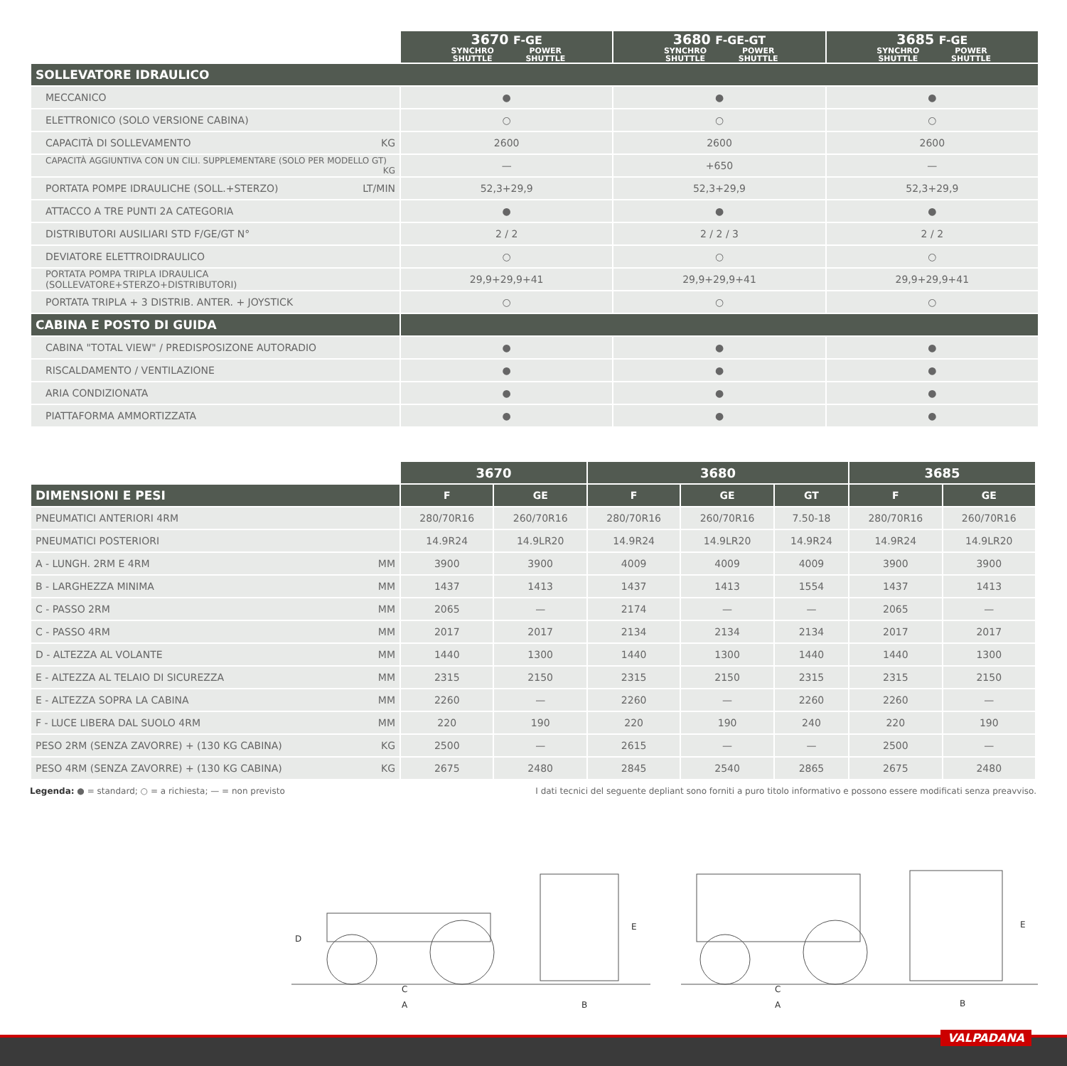| | 3670 F-GE SYNCHRO SHUTTLE POWER SHUTTLE | 3680 F-GE-GT SYNCHRO SHUTTLE POWER SHUTTLE | 3685 F-GE SYNCHRO SHUTTLE POWER SHUTTLE |
| SOLLEVATORE IDRAULICO | | | |
| MECCANICO | ● | ● | ● |
| ELETTRONICO (SOLO VERSIONE CABINA) | ○ | ○ | ○ |
| CAPACITÀ DI SOLLEVAMENTO KG | 2600 | 2600 | 2600 |
| CAPACITÀ AGGIUNTIVA CON UN CILI. SUPPLEMENTARE (SOLO PER MODELLO GT) KG | — | +650 | — |
| PORTATA POMPE IDRAULICHE (SOLL.+STERZO) LT/MIN | 52,3+29,9 | 52,3+29,9 | 52,3+29,9 |
| ATTACCO A TRE PUNTI 2A CATEGORIA | ● | ● | ● |
| DISTRIBUTORI AUSILIARI STD F/GE/GT N° | 2 / 2 | 2 / 2 / 3 | 2 / 2 |
| DEVIATORE ELETTROIDRAULICO | ○ | ○ | ○ |
| PORTATA POMPA TRIPLA IDRAULICA (SOLLEVATORE+STERZO+DISTRIBUTORI) | 29,9+29,9+41 | 29,9+29,9+41 | 29,9+29,9+41 |
| PORTATA TRIPLA + 3 DISTRIB. ANTER. + JOYSTICK | ○ | ○ | ○ |
| CABINA E POSTO DI GUIDA | | | |
| CABINA "TOTAL VIEW" / PREDISPOSIZONE AUTORADIO | ● | ● | ● |
| RISCALDAMENTO / VENTILAZIONE | ● | ● | ● |
| ARIA CONDIZIONATA | ● | ● | ● |
| PIATTAFORMA AMMORTIZZATA | ● | ● | ● |
| | 3670 | | 3680 | | | 3685 | |
| DIMENSIONI E PESI | F | GE | F | GE | GT | F | GE |
| PNEUMATICI ANTERIORI 4RM | 280/70R16 | 260/70R16 | 280/70R16 | 260/70R16 | 7.50-18 | 280/70R16 | 260/70R16 |
| PNEUMATICI POSTERIORI | 14.9R24 | 14.9LR20 | 14.9R24 | 14.9LR20 | 14.9R24 | 14.9R24 | 14.9LR20 |
| A - LUNGH. 2RM E 4RM MM | 3900 | 3900 | 4009 | 4009 | 4009 | 3900 | 3900 |
| B - LARGHEZZA MINIMA MM | 1437 | 1413 | 1437 | 1413 | 1554 | 1437 | 1413 |
| C - PASSO 2RM MM | 2065 | — | 2174 | — | — | 2065 | — |
| C - PASSO 4RM MM | 2017 | 2017 | 2134 | 2134 | 2134 | 2017 | 2017 |
| D - ALTEZZA AL VOLANTE MM | 1440 | 1300 | 1440 | 1300 | 1440 | 1440 | 1300 |
| E - ALTEZZA AL TELAIO DI SICUREZZA MM | 2315 | 2150 | 2315 | 2150 | 2315 | 2315 | 2150 |
| E - ALTEZZA SOPRA LA CABINA MM | 2260 | — | 2260 | — | 2260 | 2260 | — |
| F - LUCE LIBERA DAL SUOLO 4RM MM | 220 | 190 | 220 | 190 | 240 | 220 | 190 |
| PESO 2RM (SENZA ZAVORRE) + (130 KG CABINA) KG | 2500 | — | 2615 | — | — | 2500 | — |
| PESO 4RM (SENZA ZAVORRE) + (130 KG CABINA) KG | 2675 | 2480 | 2845 | 2540 | 2865 | 2675 | 2480 |
Legenda: ● = standard; ○ = a richiesta; — = non previsto I dati tecnici del seguente depliant sono forniti a puro titolo informativo e possono essere modificati senza preavviso.
D
C
A
E
B
C
A
E
B
VALPADANA